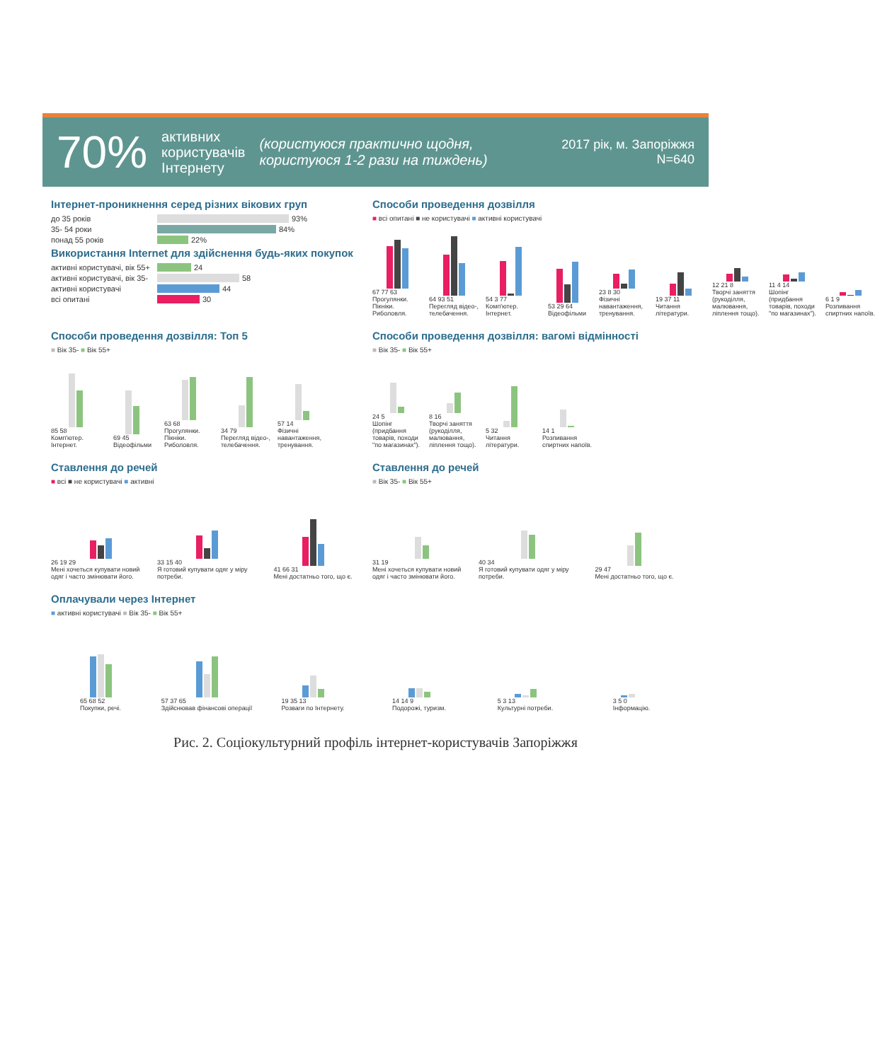70% активних
користувачів
Інтернету (користуюся практично щодня,
користуюся 1-2 рази на тиждень) 2017 рік, м. Запоріжжя
N=640
Інтернет-проникнення серед різних вікових груп
до 35 років
93%
35- 54 роки
84%
понад 55 років
22%
Використання Internet для здійснення будь-яких покупок
активні користувачі, вік 55+
24
активні користувачі, вік 35-
58
активні користувачі
44
всі опитані
30
Способи проведення дозвілля
■ всі опитані ■ не користувачі ■ активні користувачі
67 77 63
Прогулянки. Пікніки. Риболовля.
64 93 51
Перегляд відео-, телебачення.
54 3 77
Комп'ютер. Інтернет.
53 29 64
Відеофільми
23 8 30
Фізичні навантаження, тренування.
19 37 11
Читання літератури.
12 21 8
Творчі заняття (рукоділля, малювання, ліплення тощо).
11 4 14
Шопінг (придбання товарів, походи "по магазинах").
6 1 9
Розпивання спиртних напоїв.
Способи проведення дозвілля: Топ 5
■ Вік 35- ■ Вік 55+
85 58
Комп'ютер. Інтернет.
69 45
Відеофільми
63 68
Прогулянки. Пікніки. Риболовля.
34 79
Перегляд відео-, телебачення.
57 14
Фізичні навантаження, тренування.
Способи проведення дозвілля: вагомі відмінності
■ Вік 35- ■ Вік 55+
24 5
Шопінг (придбання товарів, походи "по магазинах").
8 16
Творчі заняття (рукоділля, малювання, ліплення тощо).
5 32
Читання літератури.
14 1
Розпивання спиртних напоїв.
Ставлення до речей
■ всі ■ не користувачі ■ активні
26 19 29
Мені хочеться купувати новий одяг і часто змінювати його.
33 15 40
Я готовий купувати одяг у міру потреби.
41 66 31
Мені достатньо того, що є.
Ставлення до речей
■ Вік 35- ■ Вік 55+
31 19
Мені хочеться купувати новий одяг і часто змінювати його.
40 34
Я готовий купувати одяг у міру потреби.
29 47
Мені достатньо того, що є.
Оплачували через Інтернет
■ активні користувачі ■ Вік 35- ■ Вік 55+
65 68 52
Покупки, речі.
57 37 65
Здійснював фінансові операції
19 35 13
Розваги по Інтернету.
14 14 9
Подорожі, туризм.
5 3 13
Культурні потреби.
3 5 0
Інформацію.
Рис. 2. Соціокультурний профіль інтернет-користувачів Запоріжжя